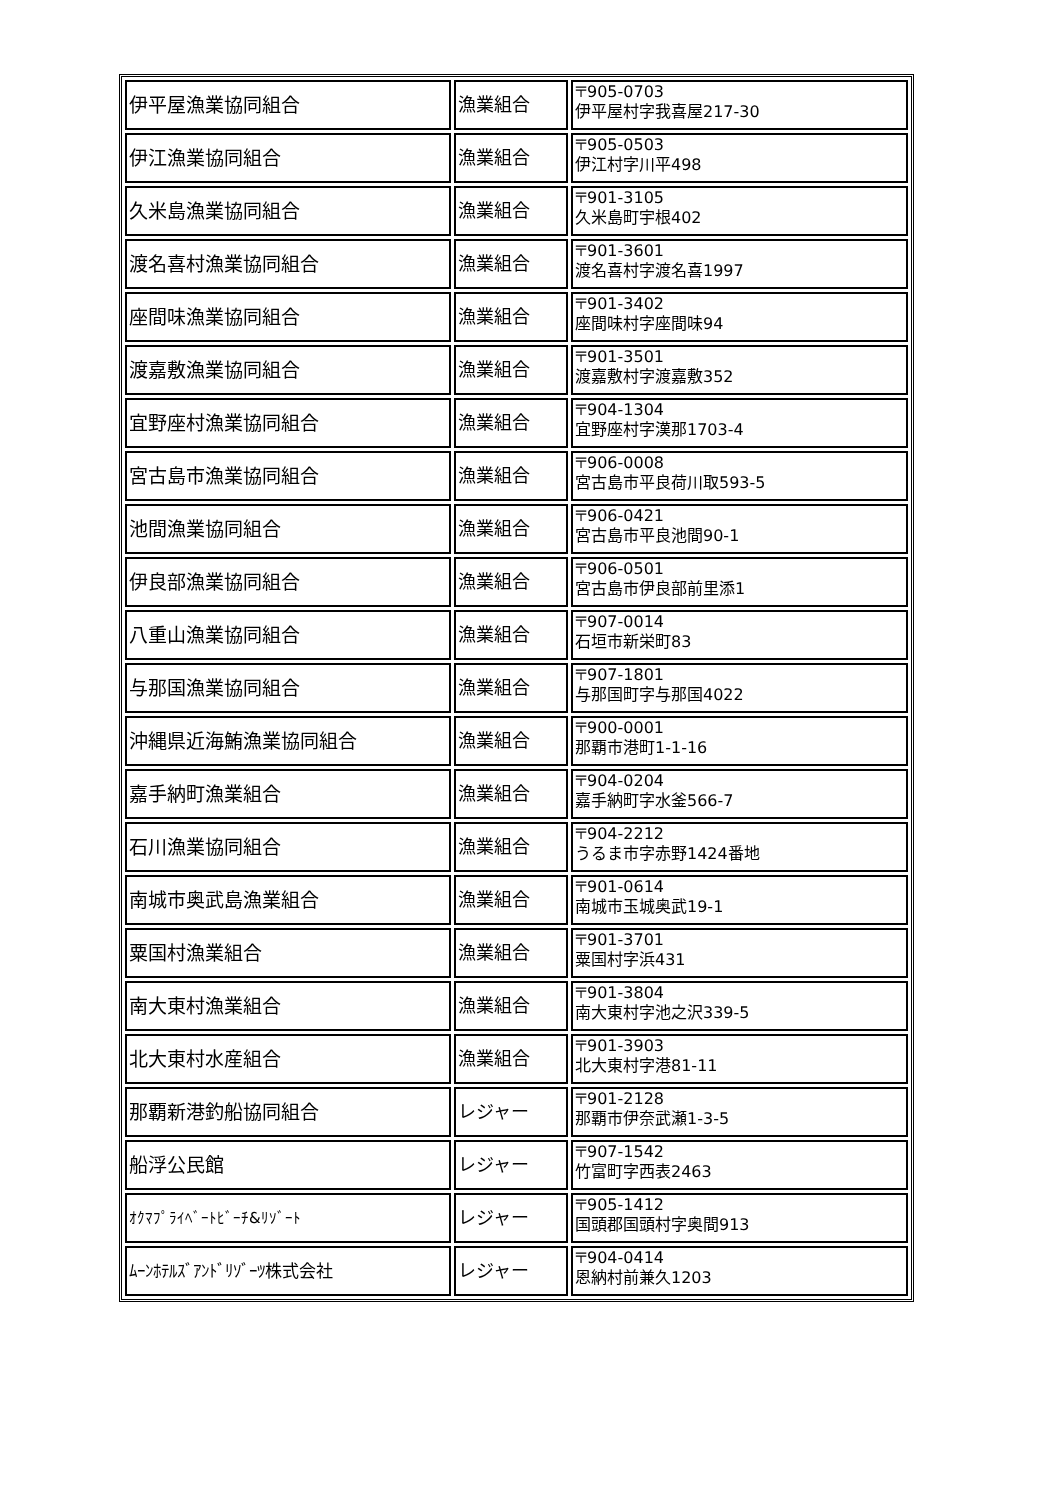| 伊平屋漁業協同組合 | 漁業組合 | 〒905-0703 伊平屋村字我喜屋217-30 |
| 伊江漁業協同組合 | 漁業組合 | 〒905-0503 伊江村字川平498 |
| 久米島漁業協同組合 | 漁業組合 | 〒901-3105 久米島町宇根402 |
| 渡名喜村漁業協同組合 | 漁業組合 | 〒901-3601 渡名喜村字渡名喜1997 |
| 座間味漁業協同組合 | 漁業組合 | 〒901-3402 座間味村字座間味94 |
| 渡嘉敷漁業協同組合 | 漁業組合 | 〒901-3501 渡嘉敷村字渡嘉敷352 |
| 宜野座村漁業協同組合 | 漁業組合 | 〒904-1304 宜野座村字漢那1703-4 |
| 宮古島市漁業協同組合 | 漁業組合 | 〒906-0008 宮古島市平良荷川取593-5 |
| 池間漁業協同組合 | 漁業組合 | 〒906-0421 宮古島市平良池間90-1 |
| 伊良部漁業協同組合 | 漁業組合 | 〒906-0501 宮古島市伊良部前里添1 |
| 八重山漁業協同組合 | 漁業組合 | 〒907-0014 石垣市新栄町83 |
| 与那国漁業協同組合 | 漁業組合 | 〒907-1801 与那国町字与那国4022 |
| 沖縄県近海鮪漁業協同組合 | 漁業組合 | 〒900-0001 那覇市港町1-1-16 |
| 嘉手納町漁業組合 | 漁業組合 | 〒904-0204 嘉手納町字水釜566-7 |
| 石川漁業協同組合 | 漁業組合 | 〒904-2212 うるま市字赤野1424番地 |
| 南城市奥武島漁業組合 | 漁業組合 | 〒901-0614 南城市玉城奥武19-1 |
| 粟国村漁業組合 | 漁業組合 | 〒901-3701 粟国村字浜431 |
| 南大東村漁業組合 | 漁業組合 | 〒901-3804 南大東村字池之沢339-5 |
| 北大東村水産組合 | 漁業組合 | 〒901-3903 北大東村字港81-11 |
| 那覇新港釣船協同組合 | レジャー | 〒901-2128 那覇市伊奈武瀬1-3-5 |
| 船浮公民館 | レジャー | 〒907-1542 竹富町字西表2463 |
| ｵｸﾏﾌﾟﾗｲﾍﾞｰﾄﾋﾞｰﾁ&ﾘｿﾞｰﾄ | レジャー | 〒905-1412 国頭郡国頭村字奥間913 |
| ﾑｰﾝﾎﾃﾙｽﾞｱﾝﾄﾞﾘｿﾞｰﾂ株式会社 | レジャー | 〒904-0414 恩納村前兼久1203 |